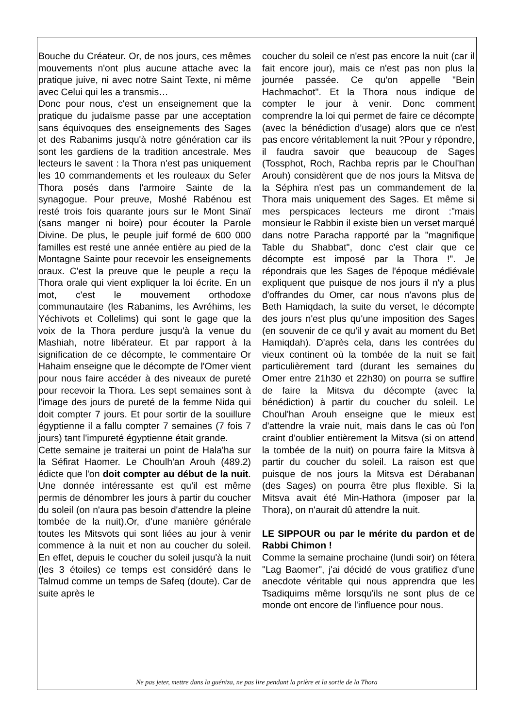Bouche du Créateur. Or, de nos jours, ces mêmes mouvements n'ont plus aucune attache avec la pratique juive, ni avec notre Saint Texte, ni même avec Celui qui les a transmis…
Donc pour nous, c'est un enseignement que la pratique du judaïsme passe par une acceptation sans équivoques des enseignements des Sages et des Rabanims jusqu'à notre génération car ils sont les gardiens de la tradition ancestrale. Mes lecteurs le savent : la Thora n'est pas uniquement les 10 commandements et les rouleaux du Sefer Thora posés dans l'armoire Sainte de la synagogue. Pour preuve, Moshé Rabénou est resté trois fois quarante jours sur le Mont Sinaï (sans manger ni boire) pour écouter la Parole Divine. De plus, le peuple juif formé de 600 000 familles est resté une année entière au pied de la Montagne Sainte pour recevoir les enseignements oraux. C'est la preuve que le peuple a reçu la Thora orale qui vient expliquer la loi écrite. En un mot, c'est le mouvement orthodoxe communautaire (les Rabanims, les Avréhims, les Yéchivots et Collelims) qui sont le gage que la voix de la Thora perdure jusqu'à la venue du Mashiah, notre libérateur. Et par rapport à la signification de ce décompte, le commentaire Or Hahaim enseigne que le décompte de l'Omer vient pour nous faire accéder à des niveaux de pureté pour recevoir la Thora. Les sept semaines sont à l'image des jours de pureté de la femme Nida qui doit compter 7 jours. Et pour sortir de la souillure égyptienne il a fallu compter 7 semaines (7 fois 7 jours) tant l'impureté égyptienne était grande.
Cette semaine je traiterai un point de Hala'ha sur la Séfirat Haomer. Le Choulh'an Arouh (489.2) édicte que l'on doit compter au début de la nuit. Une donnée intéressante est qu'il est même permis de dénombrer les jours à partir du coucher du soleil (on n'aura pas besoin d'attendre la pleine tombée de la nuit).Or, d'une manière générale toutes les Mitsvots qui sont liées au jour à venir commence à la nuit et non au coucher du soleil. En effet, depuis le coucher du soleil jusqu'à la nuit (les 3 étoiles) ce temps est considéré dans le Talmud comme un temps de Safeq (doute). Car de suite après le
coucher du soleil ce n'est pas encore la nuit (car il fait encore jour), mais ce n'est pas non plus la journée passée. Ce qu'on appelle "Bein Hachmachot". Et la Thora nous indique de compter le jour à venir. Donc comment comprendre la loi qui permet de faire ce décompte (avec la bénédiction d'usage) alors que ce n'est pas encore véritablement la nuit ?Pour y répondre, il faudra savoir que beaucoup de Sages (Tossphot, Roch, Rachba repris par le Choul'han Arouh) considèrent que de nos jours la Mitsva de la Séphira n'est pas un commandement de la Thora mais uniquement des Sages. Et même si mes perspicaces lecteurs me diront :"mais monsieur le Rabbin il existe bien un verset marqué dans notre Paracha rapporté par la "magnifique Table du Shabbat", donc c'est clair que ce décompte est imposé par la Thora !". Je répondrais que les Sages de l'époque médiévale expliquent que puisque de nos jours il n'y a plus d'offrandes du Omer, car nous n'avons plus de Beth Hamiqdach, la suite du verset, le décompte des jours n'est plus qu'une imposition des Sages (en souvenir de ce qu'il y avait au moment du Bet Hamiqdah). D'après cela, dans les contrées du vieux continent où la tombée de la nuit se fait particulièrement tard (durant les semaines du Omer entre 21h30 et 22h30) on pourra se suffire de faire la Mitsva du décompte (avec la bénédiction) à partir du coucher du soleil. Le Choul'han Arouh enseigne que le mieux est d'attendre la vraie nuit, mais dans le cas où l'on craint d'oublier entièrement la Mitsva (si on attend la tombée de la nuit) on pourra faire la Mitsva à partir du coucher du soleil. La raison est que puisque de nos jours la Mitsva est Dérabanan (des Sages) on pourra être plus flexible. Si la Mitsva avait été Min-Hathora (imposer par la Thora), on n'aurait dû attendre la nuit.
LE SIPPOUR ou par le mérite du pardon et de Rabbi Chimon !
Comme la semaine prochaine (lundi soir) on fétera "Lag Baomer", j'ai décidé de vous gratifiez d'une anecdote véritable qui nous apprendra que les Tsadiquims même lorsqu'ils ne sont plus de ce monde ont encore de l'influence pour nous.
Ne pas jeter, mettre dans la guéniza, ne pas lire pendant la prière et la sortie de la Thora